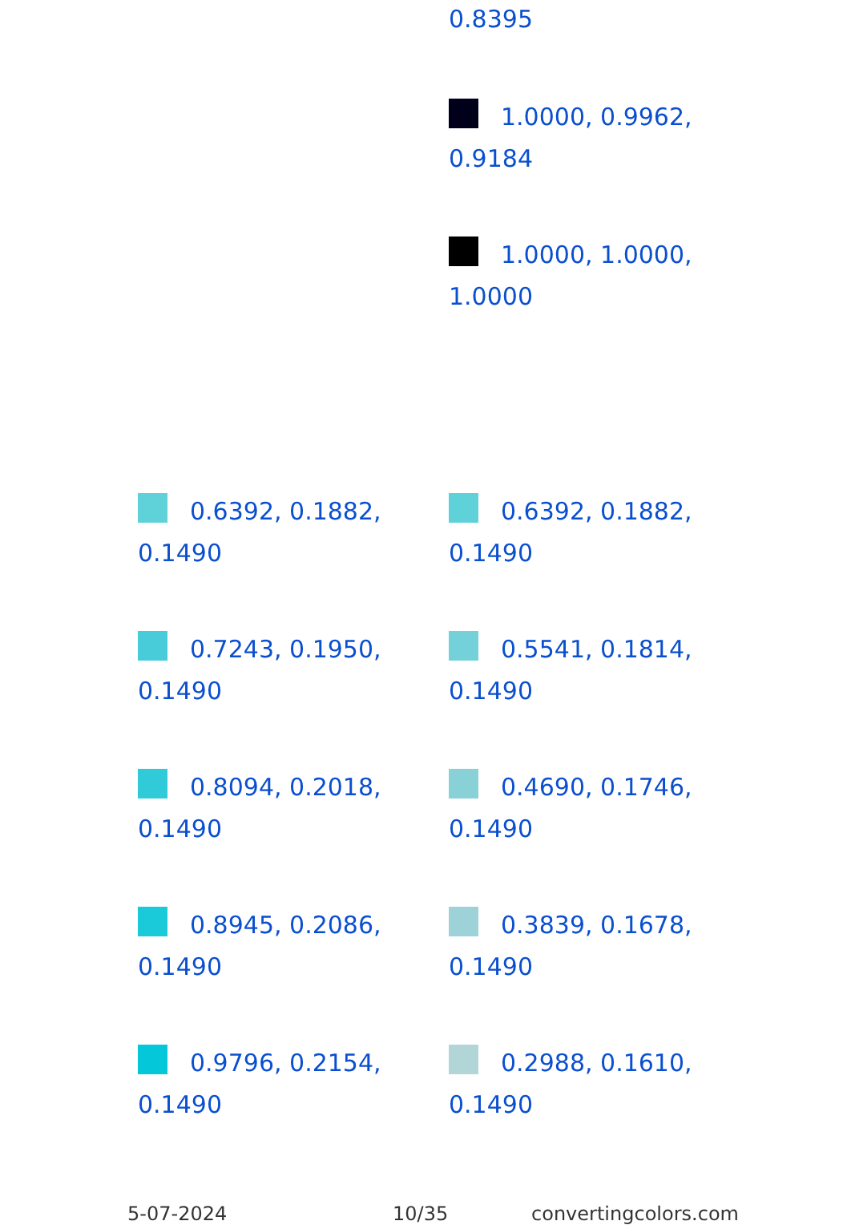0.8395
1.0000, 0.9962, 0.9184
1.0000, 1.0000, 1.0000
0.6392, 0.1882, 0.1490
0.6392, 0.1882, 0.1490
0.7243, 0.1950, 0.1490
0.5541, 0.1814, 0.1490
0.8094, 0.2018, 0.1490
0.4690, 0.1746, 0.1490
0.8945, 0.2086, 0.1490
0.3839, 0.1678, 0.1490
0.9796, 0.2154, 0.1490
0.2988, 0.1610, 0.1490
5-07-2024 10/35 convertingcolors.com